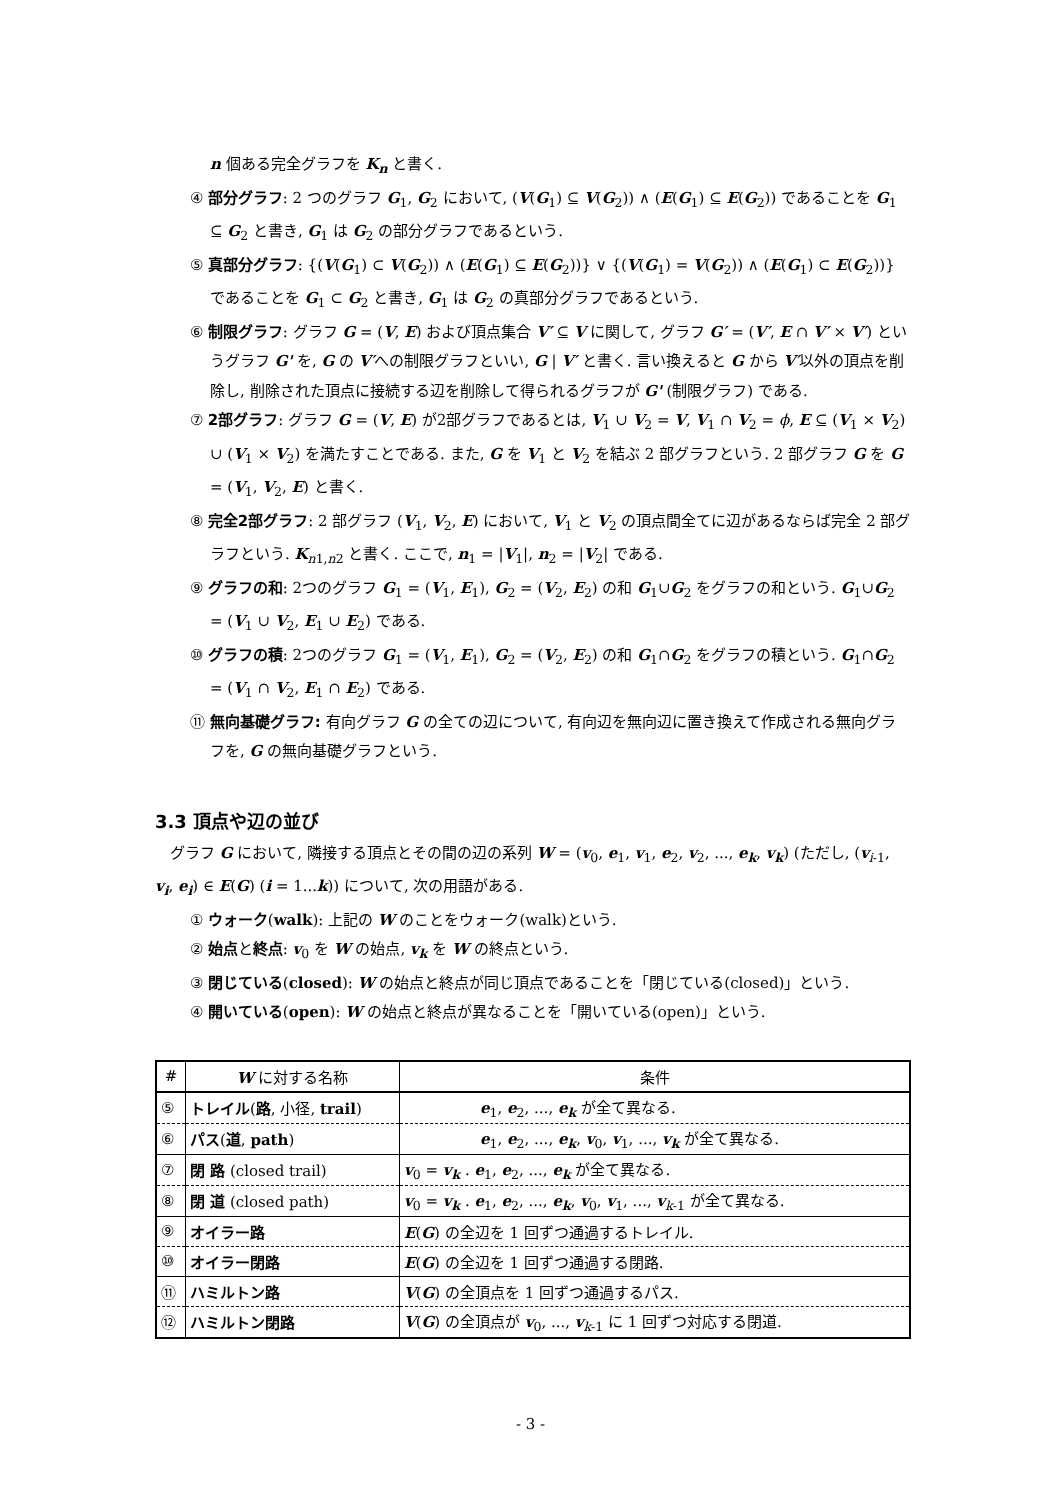n 個ある完全グラフを K<sub>n</sub> と書く.
④ 部分グラフ: 2 つのグラフ G<sub>1</sub>, G<sub>2</sub> において, (V(G<sub>1</sub>) ⊆ V(G<sub>2</sub>)) ∧ (E(G<sub>1</sub>) ⊆ E(G<sub>2</sub>)) であることを G<sub>1</sub> ⊆ G<sub>2</sub> と書き, G<sub>1</sub> は G<sub>2</sub> の部分グラフであるという.
⑤ 真部分グラフ: {(V(G<sub>1</sub>) ⊂ V(G<sub>2</sub>)) ∧ (E(G<sub>1</sub>) ⊆ E(G<sub>2</sub>))} ∨ {(V(G<sub>1</sub>) = V(G<sub>2</sub>)) ∧ (E(G<sub>1</sub>) ⊂ E(G<sub>2</sub>))} であることを G<sub>1</sub> ⊂ G<sub>2</sub> と書き, G<sub>1</sub> は G<sub>2</sub> の真部分グラフであるという.
⑥ 制限グラフ: グラフ G = (V, E) および頂点集合 V′ ⊆ V に関して, グラフ G′ = (V′, E ∩ V′ × V′) というグラフ G' を, G の V′への制限グラフといい, G | V′ と書く. 言い換えると G から V′以外の頂点を削除し, 削除された頂点に接続する辺を削除して得られるグラフが G' (制限グラフ) である.
⑦ 2部グラフ: グラフ G = (V, E) が2部グラフであるとは, V<sub>1</sub> ∪ V<sub>2</sub> = V, V<sub>1</sub> ∩ V<sub>2</sub> = ϕ, E ⊆ (V<sub>1</sub> × V<sub>2</sub>) ∪ (V<sub>1</sub> × V<sub>2</sub>) を満たすことである. また, G を V<sub>1</sub> と V<sub>2</sub> を結ぶ 2 部グラフという. 2 部グラフ G を G = (V<sub>1</sub>, V<sub>2</sub>, E) と書く.
⑧ 完全2部グラフ: 2 部グラフ (V<sub>1</sub>, V<sub>2</sub>, E) において, V<sub>1</sub> と V<sub>2</sub> の頂点間全てに辺があるならば完全 2 部グラフという. K<sub>n1,n2</sub> と書く. ここで, n<sub>1</sub> = |V<sub>1</sub>|, n<sub>2</sub> = |V<sub>2</sub>| である.
⑨ グラフの和: 2つのグラフ G<sub>1</sub> = (V<sub>1</sub>, E<sub>1</sub>), G<sub>2</sub> = (V<sub>2</sub>, E<sub>2</sub>) の和 G<sub>1</sub>∪G<sub>2</sub> をグラフの和という. G<sub>1</sub>∪G<sub>2</sub> = (V<sub>1</sub> ∪ V<sub>2</sub>, E<sub>1</sub> ∪ E<sub>2</sub>) である.
⑩ グラフの積: 2つのグラフ G<sub>1</sub> = (V<sub>1</sub>, E<sub>1</sub>), G<sub>2</sub> = (V<sub>2</sub>, E<sub>2</sub>) の和 G<sub>1</sub>∩G<sub>2</sub> をグラフの積という. G<sub>1</sub>∩G<sub>2</sub> = (V<sub>1</sub> ∩ V<sub>2</sub>, E<sub>1</sub> ∩ E<sub>2</sub>) である.
⑪ 無向基礎グラフ: 有向グラフ G の全ての辺について, 有向辺を無向辺に置き換えて作成される無向グラフを, G の無向基礎グラフという.
3.3 頂点や辺の並び
グラフ G において, 隣接する頂点とその間の辺の系列 W = (v<sub>0</sub>, e<sub>1</sub>, v<sub>1</sub>, e<sub>2</sub>, v<sub>2</sub>, ..., e<sub>k</sub>, v<sub>k</sub>) (ただし, (v<sub>i-1</sub>, v<sub>i</sub>, e<sub>i</sub>) ∈ E(G) (i = 1...k)) について, 次の用語がある.
① ウォーク(walk): 上記の W のことをウォーク(walk)という.
② 始点と終点: v<sub>0</sub> を W の始点, v<sub>k</sub> を W の終点という.
③ 閉じている(closed): W の始点と終点が同じ頂点であることを「閉じている(closed)」という.
④ 開いている(open): W の始点と終点が異なることを「開いている(open)」という.
| # | W に対する名称 | 条件 |
| --- | --- | --- |
| ⑤ | トレイル ( 路 , 小径, trail ) | e<sub>1</sub>, e<sub>2</sub>, ..., e<sub>k</sub> が全て異なる. |
| ⑥ | パス ( 道 , path ) | e<sub>1</sub>, e<sub>2</sub>, ..., e<sub>k</sub> , v<sub>0</sub>, v<sub>1</sub>, ..., v<sub>k</sub> が全て異なる. |
| ⑦ | 閉 路 (closed trail) | v<sub>0</sub> = v<sub>k</sub> . e<sub>1</sub>, e<sub>2</sub>, ..., e<sub>k</sub> が全て異なる. |
| ⑧ | 閉 道 (closed path) | v<sub>0</sub> = v<sub>k</sub> . e<sub>1</sub>, e<sub>2</sub>, ..., e<sub>k</sub> , v<sub>0</sub>, v<sub>1</sub>, ..., v<sub>k-1</sub> が全て異なる. |
| ⑨ | オイラー路 | E ( G ) の全辺を 1 回ずつ通過するトレイル. |
| ⑩ | オイラー閉路 | E ( G ) の全辺を 1 回ずつ通過する閉路. |
| ⑪ | ハミルトン路 | V ( G ) の全頂点を 1 回ずつ通過するパス. |
| ⑫ | ハミルトン閉路 | V ( G ) の全頂点が v<sub>0</sub>, ..., v<sub>k-1</sub> に 1 回ずつ対応する閉道. |
- 3 -